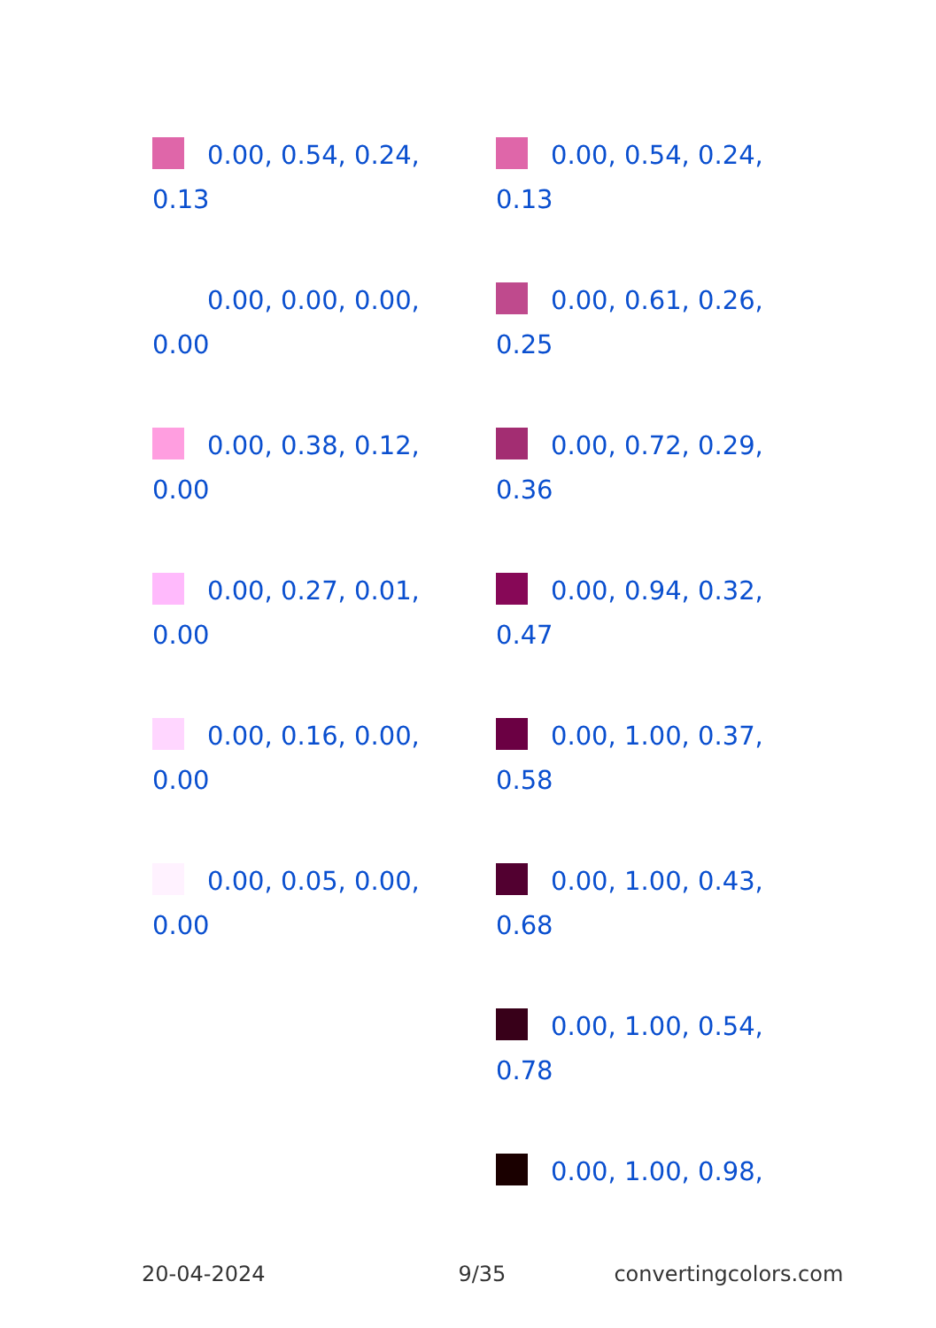0.00, 0.54, 0.24, 0.13
0.00, 0.00, 0.00, 0.00
0.00, 0.38, 0.12, 0.00
0.00, 0.27, 0.01, 0.00
0.00, 0.16, 0.00, 0.00
0.00, 0.05, 0.00, 0.00
0.00, 0.54, 0.24, 0.13
0.00, 0.61, 0.26, 0.25
0.00, 0.72, 0.29, 0.36
0.00, 0.94, 0.32, 0.47
0.00, 1.00, 0.37, 0.58
0.00, 1.00, 0.43, 0.68
0.00, 1.00, 0.54, 0.78
0.00, 1.00, 0.98,
20-04-2024 9/35 convertingcolors.com